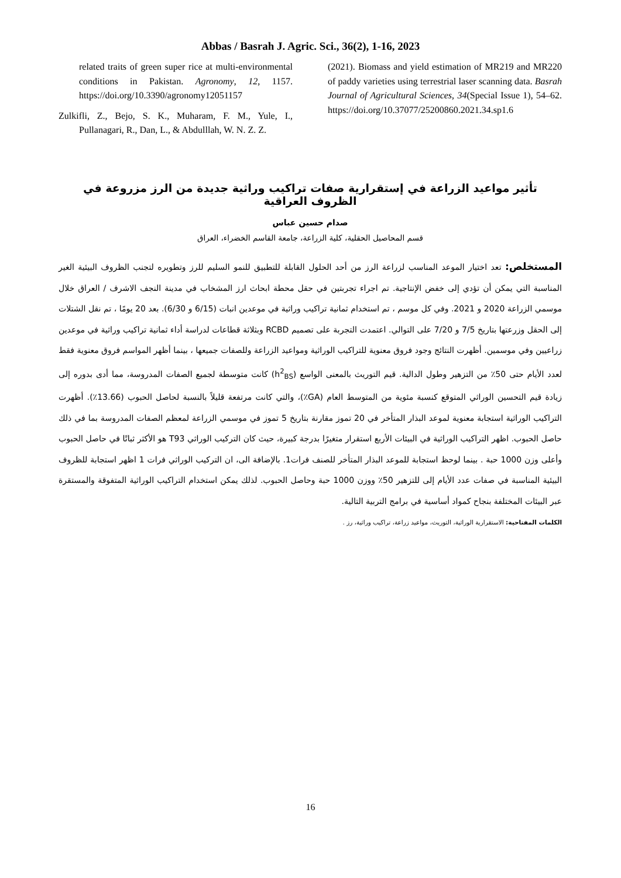Abbas / Basrah J. Agric. Sci., 36(2), 1-16, 2023
related traits of green super rice at multi-environmental conditions in Pakistan. Agronomy, 12, 1157. https://doi.org/10.3390/agronomy12051157
Zulkifli, Z., Bejo, S. K., Muharam, F. M., Yule, I., Pullanagari, R., Dan, L., & Abdulllah, W. N. Z. Z.
(2021). Biomass and yield estimation of MR219 and MR220 of paddy varieties using terrestrial laser scanning data. Basrah Journal of Agricultural Sciences, 34(Special Issue 1), 54–62. https://doi.org/10.37077/25200860.2021.34.sp1.6
تأثير مواعيد الزراعة في إستقرارية صفات تراكيب وراثية جديدة من الرز مزروعة في الظروف العراقية
صدام حسين عباس
قسم المحاصيل الحقلية، كلية الزراعة، جامعة القاسم الخضراء، العراق
المستخلص: تعد اختيار الموعد المناسب لزراعة الرز من أحد الحلول القابلة للتطبيق للنمو السليم للرز وتطويره لتجنب الظروف البيئية الغير المناسبة التي يمكن أن تؤدي إلى خفض الإنتاجية. تم اجراء تجربتين في حقل محطة ابحاث ارز المشخاب في مدينة النجف الاشرف / العراق خلال موسمي الزراعة 2020 و 2021. وفي كل موسم ، تم استخدام ثمانية تراكيب وراثية في موعدين انبات (6/15 و 6/30). بعد 20 يومًا ، تم نقل الشتلات إلى الحقل وزرعتها بتاريخ 7/5 و 7/20 على التوالي. اعتمدت التجربة على تصميم RCBD وبثلاثة قطاعات لدراسة أداء ثمانية تراكيب وراثية في موعدين زراعيين وفي موسمين. أظهرت النتائج وجود فروق معنوية للتراكيب الوراثية ومواعيد الزراعة وللصفات جميعها ، بينما أظهر المواسم فروق معنوية فقط لعدد الأيام حتى 50٪ من التزهير وطول الدالية. قيم التوريث بالمعنى الواسع (h<sup>2</sup><sub>BS</sub>) كانت متوسطة لجميع الصفات المدروسة، مما أدى بدوره إلى زيادة قيم التحسين الوراثي المتوقع كنسبة مئوية من المتوسط العام (GA٪)، والتي كانت مرتفعة قليلاً بالنسبة لحاصل الحبوب (13.66٪). أظهرت التراكيب الوراثية استجابة معنوية لموعد البذار المتأخر في 20 تموز مقارنة بتاريخ 5 تموز في موسمي الزراعة لمعظم الصفات المدروسة بما في ذلك حاصل الحبوب. اظهر التراكيب الوراثية في البيئات الأربع استقرار متغيرًا بدرجة كبيرة، حيث كان التركيب الوراثي T93 هو الأكثر ثباتًا في حاصل الحبوب وأعلى وزن 1000 حبة . بينما لوحظ استجابة للموعد البذار المتأخر للصنف فرات1. بالإضافة الى، ان التركيب الوراثي فرات 1 اظهر استجابة للظروف البيئية المناسبة في صفات عدد الأيام إلى للتزهير 50٪ ووزن 1000 حبة وحاصل الحبوب. لذلك يمكن استخدام التراكيب الوراثية المتفوقة والمستقرة عبر البيئات المختلفة بنجاح كمواد أساسية في برامج التربية التالية.
الكلمات المفتاحية: الاستقرارية الوراثية، التوريث، مواعيد زراعة، تراكيب وراثية، رز .
16